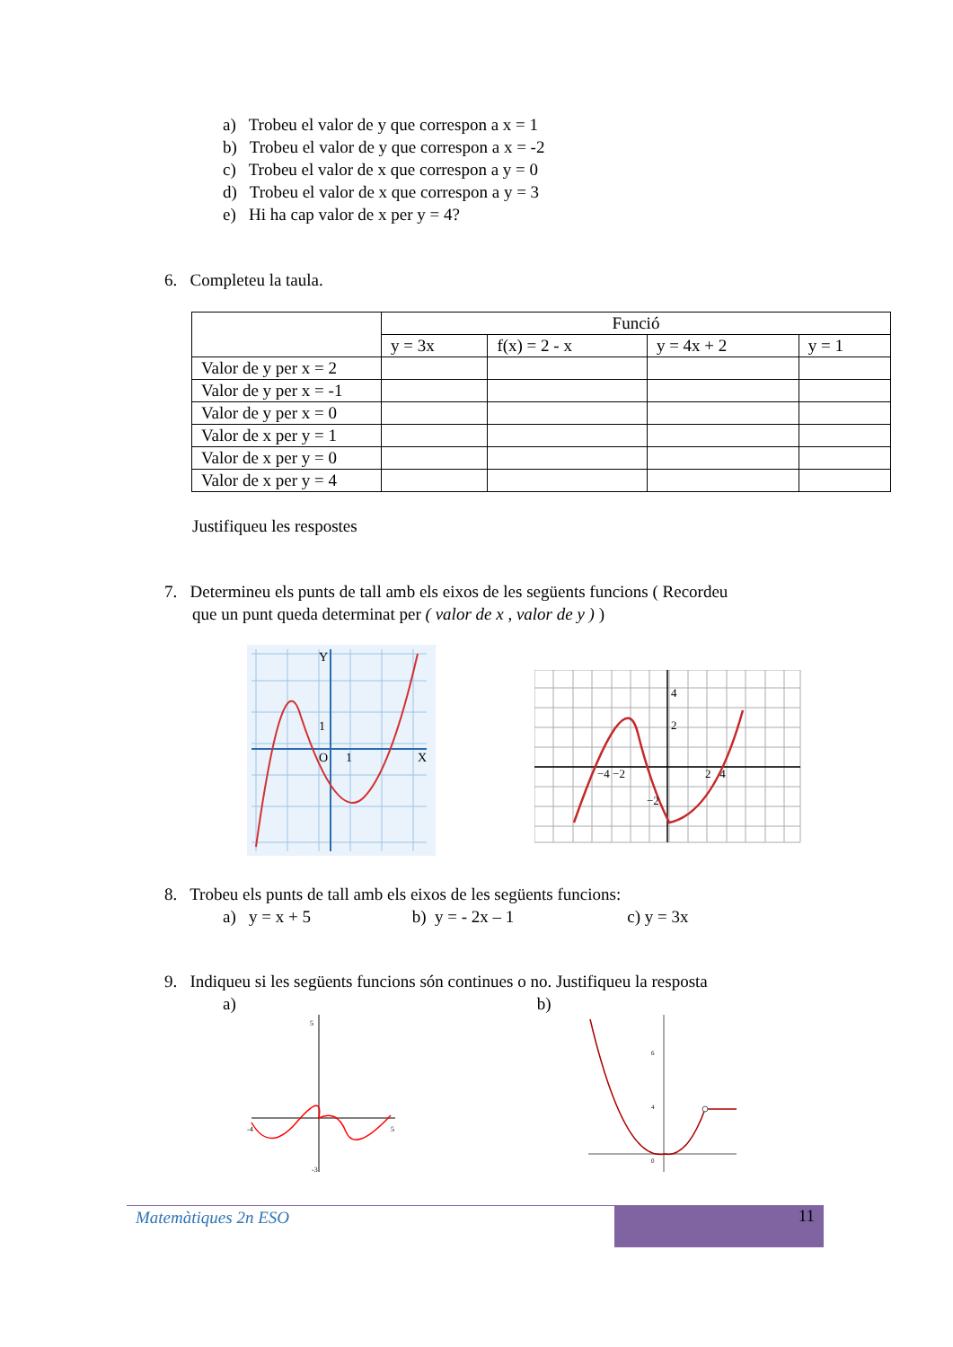a) Trobeu el valor de y que correspon a x = 1
b) Trobeu el valor de y que correspon a x = -2
c) Trobeu el valor de x que correspon a y = 0
d) Trobeu el valor de x que correspon a y = 3
e) Hi ha cap valor de x per y = 4?
6. Completeu la taula.
| | Funció | | | |
| | y = 3x | f(x) = 2 - x | y = 4x + 2 | y = 1 |
| Valor de y per x = 2 | | | | |
| Valor de y per x = -1 | | | | |
| Valor de y per x = 0 | | | | |
| Valor de x per y = 1 | | | | |
| Valor de x per y = 0 | | | | |
| Valor de x per y = 4 | | | | |
Justifiqueu les respostes
7. Determineu els punts de tall amb els eixos de les següents funcions ( Recordeu
que un punt queda determinat per ( valor de x , valor de y ) )
Y
X
O
1
1
4
2
−4 −2
2 4
−2
8. Trobeu els punts de tall amb els eixos de les següents funcions:
a) y = x + 5 b) y = - 2x – 1 c) y = 3x
9. Indiqueu si les següents funcions són continues o no. Justifiqueu la resposta
a) b)
5
-3
-4
5
6
4
0
Matemàtiques 2n ESO 11